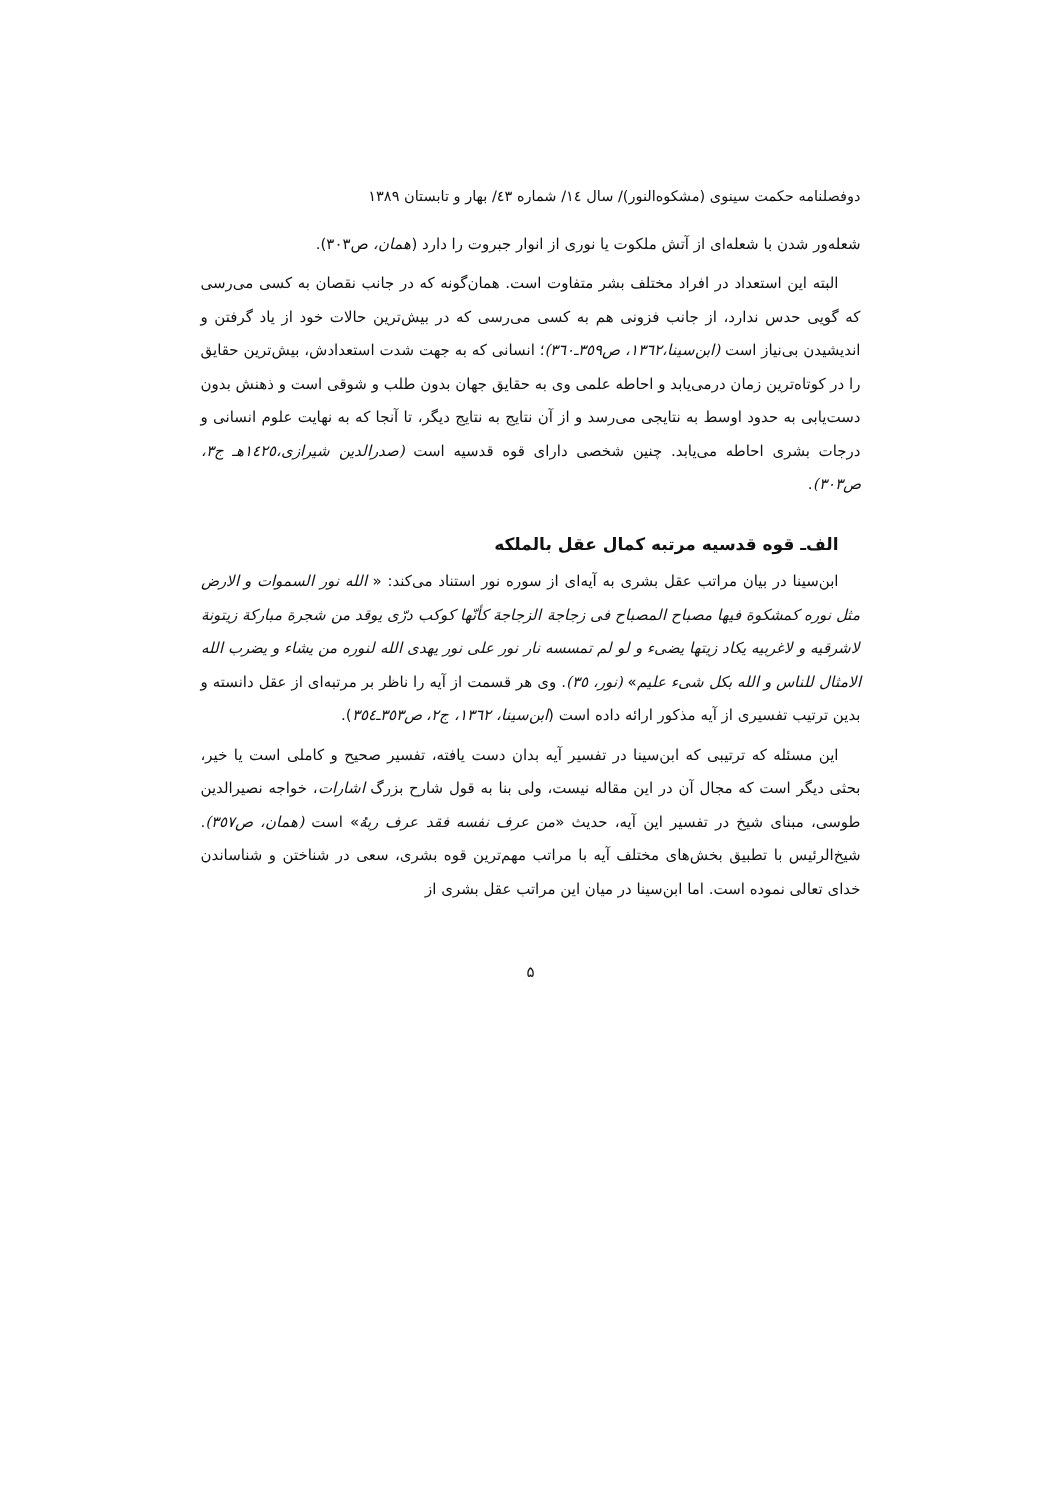دوفصلنامه حکمت سینوی (مشکوه‌النور)/ سال ۱٤/ شماره ٤۳/ بهار و تابستان ۱۳۸۹
شعله‌ور شدن با شعله‌ای از آتش ملکوت یا نوری از انوار جبروت را دارد (همان، ص۳۰۳).
البته این استعداد در افراد مختلف بشر متفاوت است. همان‌گونه که در جانب نقصان به کسی می‌رسی که گویی حدس ندارد، از جانب فزونی هم به کسی می‌رسی که در بیش‌ترین حالات خود از یاد گرفتن و اندیشیدن بی‌نیاز است (ابن‌سینا،۱۳٦۲، ص۳٥۹ـ۳٦۰)؛ انسانی که به جهت شدت استعدادش، بیش‌ترین حقایق را در کوتاه‌ترین زمان درمی‌یابد و احاطه علمی وی به حقایق جهان بدون طلب و شوقی است و ذهنش بدون دست‌یابی به حدود اوسط به نتایجی می‌رسد و از آن نتایج به نتایج دیگر، تا آنجا که به نهایت علوم انسانی و درجات بشری احاطه می‌یابد. چنین شخصی دارای قوه قدسیه است (صدرالدین شیرازی،۱٤۲٥هـ ج۳، ص۳۰۳).
الف‌ـ قوه قدسیه مرتبه کمال عقل بالملکه
ابن‌سینا در بیان مراتب عقل بشری به آیه‌ای از سوره نور استناد می‌کند: « الله نور السموات و الارض مثل نوره کمشکوة فیها مصباح المصباح فی زجاجة الزجاجة کأنّها کوکب درّی یوقد من شجرة مبارکة زیتونة لاشرقیه و لاغربیه یکاد زیتها یضیء و لو لم تمسسه نار نور علی نور یهدی الله لنوره من یشاء و یضرب الله الامثال للناس و الله بکل شیء علیم» (نور، ۳٥). وی هر قسمت از آیه را ناظر بر مرتبه‌ای از عقل دانسته و بدین ترتیب تفسیری از آیه مذکور ارائه داده است (ابن‌سینا، ۱۳٦۲، ج۲، ص۳٥۳ـ۳٥٤).
این مسئله که ترتیبی که ابن‌سینا در تفسیر آیه بدان دست یافته، تفسیر صحیح و کاملی است یا خیر، بحثی دیگر است که مجال آن در این مقاله نیست، ولی بنا به قول شارح بزرگ اشارات، خواجه نصیرالدین طوسی، مبنای شیخ در تفسیر این آیه، حدیث «من عرف نفسه فقد عرف ربهُ» است (همان، ص۳٥۷). شیخ‌الرئیس با تطبیق بخش‌های مختلف آیه با مراتب مهم‌ترین قوه بشری، سعی در شناختن و شناساندن خدای تعالی نموده است. اما ابن‌سینا در میان این مراتب عقل بشری از
۵